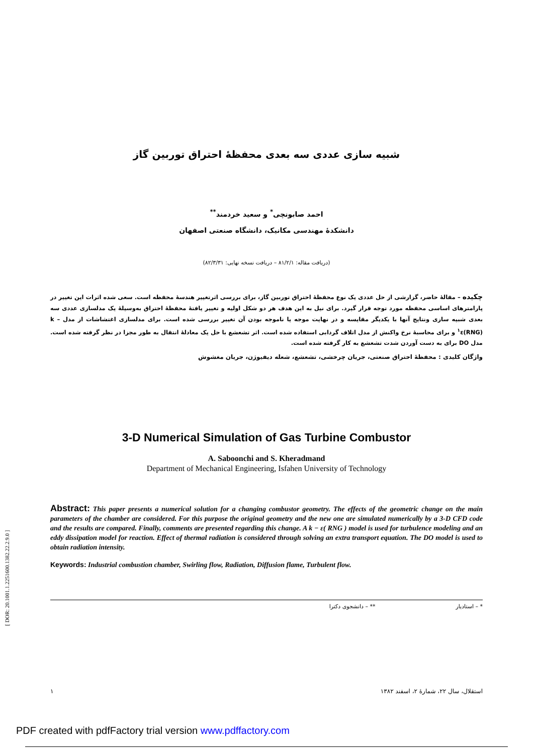[ DOR: 20.1001.1.2251600.1382.22.2.9.0 ]
شبیه سازی عددی سه بعدی محفظهٔ احتراق توربین گاز
احمد صابونچی<sup>*</sup> و سعید خردمند<sup>**</sup>
دانشکدهٔ مهندسی مکانیک، دانشگاه صنعتی اصفهان
(دریافت مقاله: ۸۱/۲/۱ – دریافت نسخه نهایی: ۸۲/۳/۳۱)
چکیده – مقالهٔ حاضر، گزارشی از حل عددی یک نوع محفظهٔ احتراق توربین گاز، برای بررسی اثرتغییر هندسهٔ محفظه است. سعی شده اثرات این تغییر در پارامترهای اساسی محفظه مورد توجه قرار گیرد. برای نیل به این هدف هر دو شکل اولیه و تغییر یافتهٔ محفظهٔ احتراق به‌وسیلهٔ یک مدلسازی عددی سه بعدی شبیه سازی ونتایج آنها با یکدیگر مقایسه و در نهایت موجه یا ناموجه بودن آن تغییر بررسی شده است. برای مدلسازی اغتشاشات از مدل k – ε(RNG)<sup>۱</sup> و برای محاسبهٔ نرخ واکنش از مدل اتلاف گردابی استفاده شده است. اثر تشعشع با حل یک معادلهٔ انتقال به طور مجزا در نظر گرفته شده است. مدل DO برای به دست آوردن شدت تشعشع به کار گرفته شده است.
واژگان کلیدی : محفظهٔ احتراق صنعتی، جریان چرخشی، تشعشع، شعله دیفیوژن، جریان مغشوش
3-D Numerical Simulation of Gas Turbine Combustor
A. Saboonchi and S. Kheradmand
Department of Mechanical Engineering, Isfahen University of Technology
Abstract: This paper presents a numerical solution for a changing combustor geometry. The effects of the geometric change on the main parameters of the chamber are considered. For this purpose the original geometry and the new one are simulated numerically by a 3-D CFD code and the results are compared. Finally, comments are presented regarding this change. A k − ε( RNG ) model is used for turbulence modeling and an eddy dissipation model for reaction. Effect of thermal radiation is considered through solving an extra transport equation. The DO model is used to obtain radiation intensity.
Keywords: Industrial combustion chamber, Swirling flow, Radiation, Diffusion flame, Turbulent flow.
* – استادیار ** – دانشجوی دکترا
استقلال، سال ۲۲، شمارهٔ ۲، اسفند ۱۳۸۲ ۱
PDF created with pdfFactory trial version www.pdffactory.com